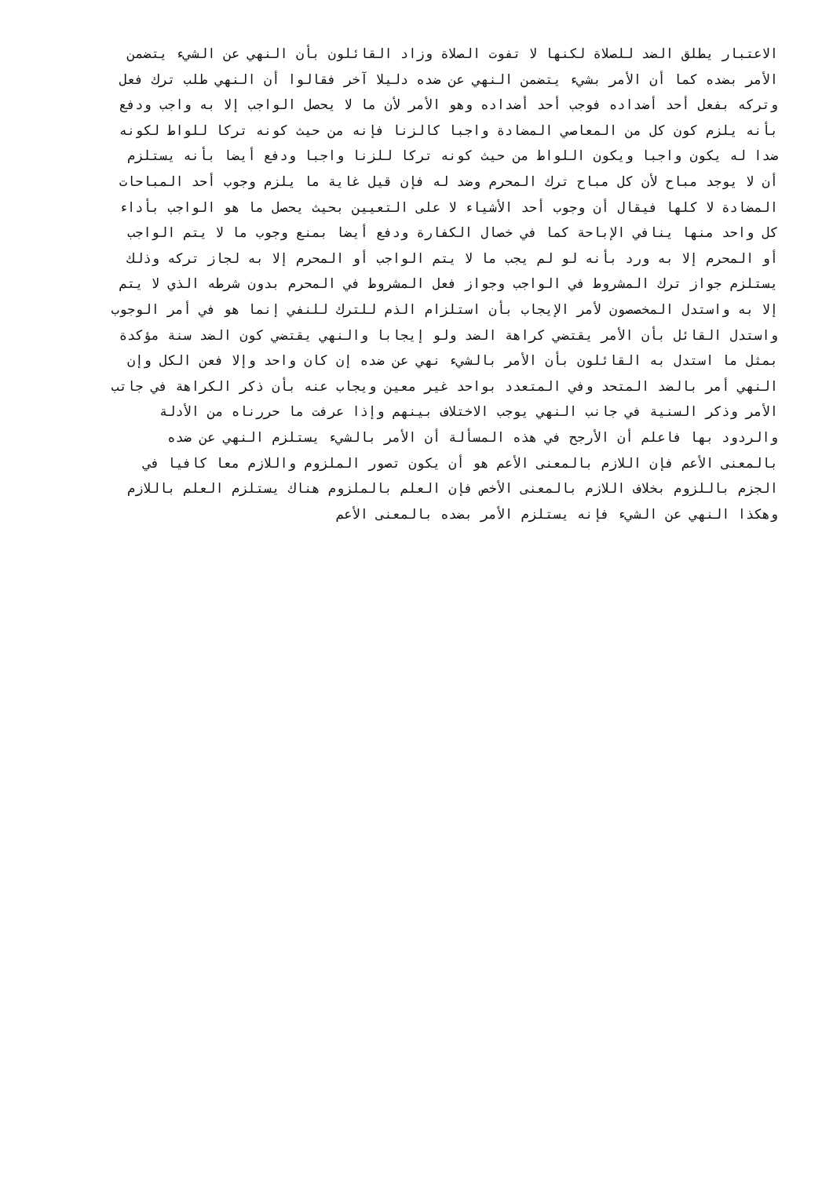الاعتبار يطلق الضد للصلاة لكنها لا تفوت الصلاة وزاد القائلون بأن النهي عن الشيء يتضمن
الأمر بضده كما أن الأمر بشيء يتضمن النهي عن ضده دليلا آخر فقالوا أن النهي طلب ترك فعل
وتركه بفعل أحد أضداده فوجب أحد أضداده وهو الأمر لأن ما لا يحصل الواجب إلا به واجب ودفع
بأنه يلزم كون كل من المعاصي المضادة واجبا كالزنا فإنه من حيث كونه تركا للواط لكونه
ضدا له يكون واجبا ويكون اللواط من حيث كونه تركا للزنا واجبا ودفع أيضا بأنه يستلزم
أن لا يوجد مباح لأن كل مباح ترك المحرم وضد له فإن قيل غاية ما يلزم وجوب أحد المباحات
المضادة لا كلها فيقال أن وجوب أحد الأشياء لا على التعيين بحيث يحصل ما هو الواجب بأداء
كل واحد منها ينافي الإباحة كما في خصال الكفارة ودفع أيضا بمنع وجوب ما لا يتم الواجب
أو المحرم إلا به ورد بأنه لو لم يجب ما لا يتم الواجب أو المحرم إلا به لجاز تركه وذلك
يستلزم جواز ترك المشروط في الواجب وجواز فعل المشروط في المحرم بدون شرطه الذي لا يتم
إلا به واستدل المخصصون لأمر الإيجاب بأن استلزام الذم للترك للنفي إنما هو في أمر الوجوب
واستدل القائل بأن الأمر يقتضي كراهة الضد ولو إيجابا والنهي يقتضي كون الضد سنة مؤكدة
بمثل ما استدل به القائلون بأن الأمر بالشيء نهي عن ضده إن كان واحد وإلا فعن الكل وإن
النهي أمر بالضد المتحد وفي المتعدد بواحد غير معين ويجاب عنه بأن ذكر الكراهة في جاتب
الأمر وذكر السنية في جانب النهي يوجب الاختلاف بينهم وإذا عرفت ما حررناه من الأدلة
والردود بها فاعلم أن الأرجح في هذه المسألة أن الأمر بالشيء يستلزم النهي عن ضده
بالمعنى الأعم فإن اللازم بالمعنى الأعم هو أن يكون تصور الملزوم واللازم معا كافيا في
الجزم باللزوم بخلاف اللازم بالمعنى الأخص فإن العلم بالملزوم هناك يستلزم العلم باللازم
وهكذا النهي عن الشيء فإنه يستلزم الأمر بضده بالمعنى الأعم